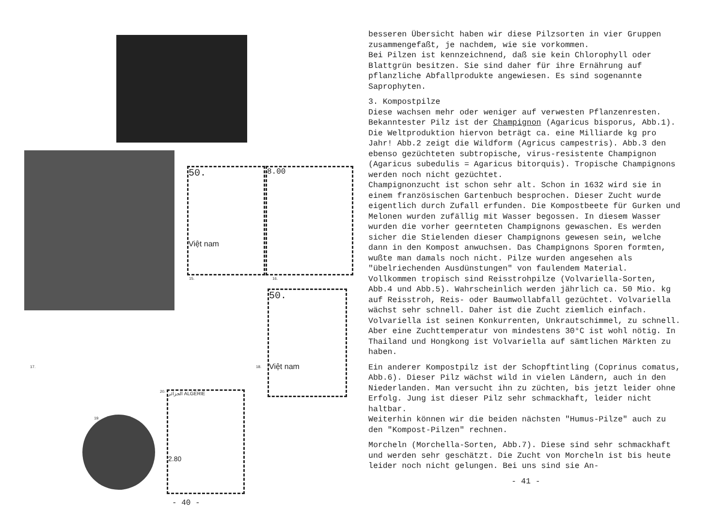50.
Việt nam
8.00
15. 16.
50.
Việt nam
17. 18.
19.
20.
الجزائر ALGERIE
2.80
- 40 -
besseren Übersicht haben wir diese Pilzsorten in vier Gruppen zusammengefaßt, je nachdem, wie sie vorkommen.
Bei Pilzen ist kennzeichnend, daß sie kein Chlorophyll oder Blattgrün besitzen. Sie sind daher für ihre Ernährung auf pflanzliche Abfallprodukte angewiesen. Es sind sogenannte Saprophyten.
3. Kompostpilze
Diese wachsen mehr oder weniger auf verwesten Pflanzenresten. Bekanntester Pilz ist der Champignon (Agaricus bisporus, Abb.1). Die Weltproduktion hiervon beträgt ca. eine Milliarde kg pro Jahr! Abb.2 zeigt die Wildform (Agricus campestris). Abb.3 den ebenso gezüchteten subtropische, virus-resistente Champignon (Agaricus subedulis = Agaricus bitorquis). Tropische Champignons werden noch nicht gezüchtet.
Champignonzucht ist schon sehr alt. Schon in 1632 wird sie in einem französischen Gartenbuch besprochen. Dieser Zucht wurde eigentlich durch Zufall erfunden. Die Kompostbeete für Gurken und Melonen wurden zufällig mit Wasser begossen. In diesem Wasser wurden die vorher geernteten Champignons gewaschen. Es werden sicher die Stielenden dieser Champignons gewesen sein, welche dann in den Kompost anwuchsen. Das Champignons Sporen formten, wußte man damals noch nicht. Pilze wurden angesehen als "übelriechenden Ausdünstungen" von faulendem Material.
Vollkommen tropisch sind Reisstrohpilze (Volvariella-Sorten, Abb.4 und Abb.5). Wahrscheinlich werden jährlich ca. 50 Mio. kg auf Reisstroh, Reis- oder Baumwollabfall gezüchtet. Volvariella wächst sehr schnell. Daher ist die Zucht ziemlich einfach. Volvariella ist seinen Konkurrenten, Unkrautschimmel, zu schnell. Aber eine Zuchttemperatur von mindestens 30°C ist wohl nötig. In Thailand und Hongkong ist Volvariella auf sämtlichen Märkten zu haben.
Ein anderer Kompostpilz ist der Schopftintling (Coprinus comatus, Abb.6). Dieser Pilz wächst wild in vielen Ländern, auch in den Niederlanden. Man versucht ihn zu züchten, bis jetzt leider ohne Erfolg. Jung ist dieser Pilz sehr schmackhaft, leider nicht haltbar.
Weiterhin können wir die beiden nächsten "Humus-Pilze" auch zu den "Kompost-Pilzen" rechnen.
Morcheln (Morchella-Sorten, Abb.7). Diese sind sehr schmackhaft und werden sehr geschätzt. Die Zucht von Morcheln ist bis heute leider noch nicht gelungen. Bei uns sind sie An-
- 41 -